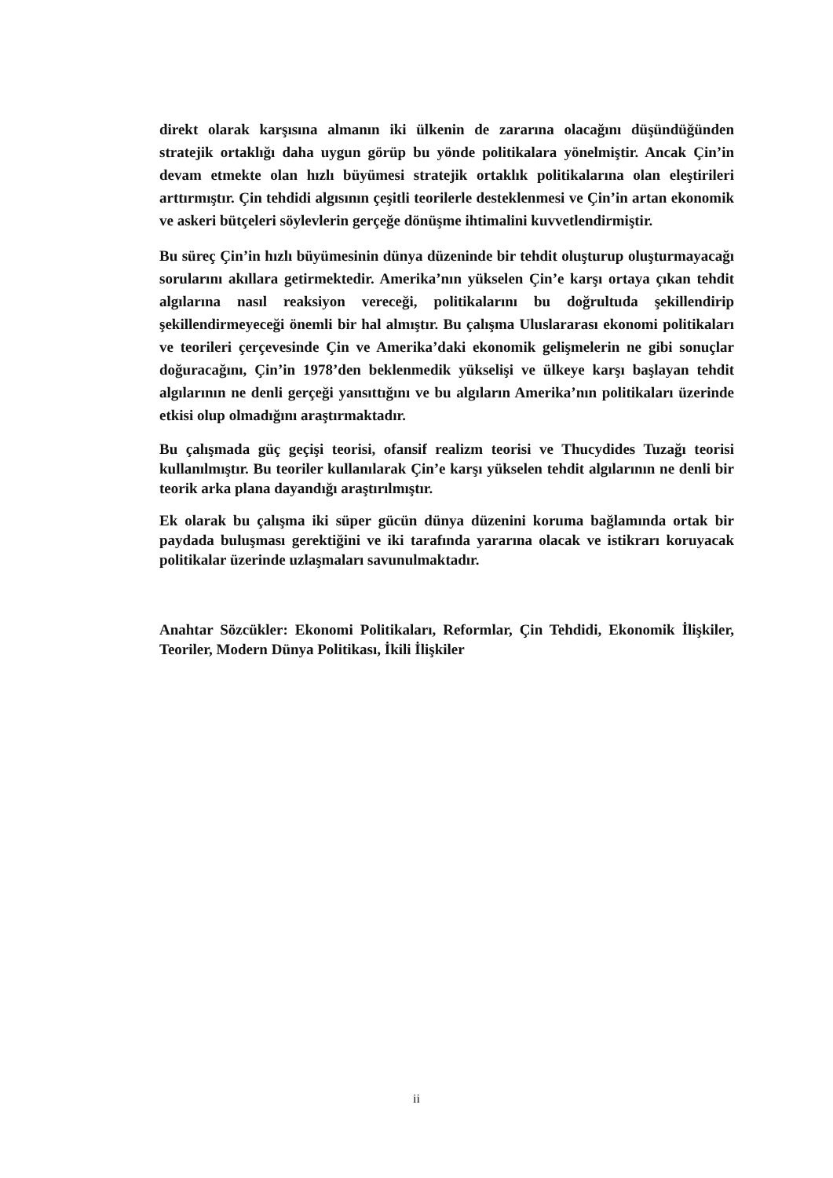direkt olarak karşısına almanın iki ülkenin de zararına olacağını düşündüğünden stratejik ortaklığı daha uygun görüp bu yönde politikalara yönelmiştir. Ancak Çin’in devam etmekte olan hızlı büyümesi stratejik ortaklık politikalarına olan eleştirileri arttırmıştır. Çin tehdidi algısının çeşitli teorilerle desteklenmesi ve Çin’in artan ekonomik ve askeri bütçeleri söylevlerin gerçeğe dönüşme ihtimalini kuvvetlendirmiştir.
Bu süreç Çin’in hızlı büyümesinin dünya düzeninde bir tehdit oluşturup oluşturmayacağı sorularını akıllara getirmektedir. Amerika’nın yükselen Çin’e karşı ortaya çıkan tehdit algılarına nasıl reaksiyon vereceği, politikalarını bu doğrultuda şekillendirip şekillendirmeyeceği önemli bir hal almıştır. Bu çalışma Uluslararası ekonomi politikaları ve teorileri çerçevesinde Çin ve Amerika’daki ekonomik gelişmelerin ne gibi sonuçlar doğuracağını, Çin’in 1978’den beklenmedik yükselişi ve ülkeye karşı başlayan tehdit algılarının ne denli gerçeği yansıttığını ve bu algıların Amerika’nın politikaları üzerinde etkisi olup olmadığını araştırmaktadır.
Bu çalışmada güç geçişi teorisi, ofansif realizm teorisi ve Thucydides Tuzağı teorisi kullanılmıştır. Bu teoriler kullanılarak Çin’e karşı yükselen tehdit algılarının ne denli bir teorik arka plana dayandığı araştırılmıştır.
Ek olarak bu çalışma iki süper gücün dünya düzenini koruma bağlamında ortak bir paydada buluşması gerektiğini ve iki tarafında yararına olacak ve istikrarı koruyacak politikalar üzerinde uzlaşmaları savunulmaktadır.
Anahtar Sözcükler: Ekonomi Politikaları, Reformlar, Çin Tehdidi, Ekonomik İlişkiler, Teoriler, Modern Dünya Politikası, İkili İlişkiler
ii